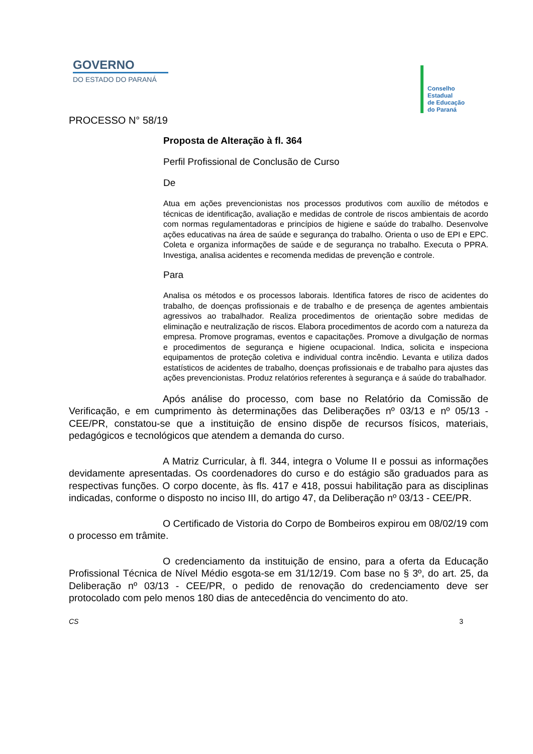GOVERNO
DO ESTADO DO PARANÁ
Conselho
Estadual
de Educação
do Paraná
PROCESSO N° 58/19
Proposta de Alteração à fl. 364
Perfil Profissional de Conclusão de Curso
De
Atua em ações prevencionistas nos processos produtivos com auxílio de métodos e técnicas de identificação, avaliação e medidas de controle de riscos ambientais de acordo com normas regulamentadoras e princípios de higiene e saúde do trabalho. Desenvolve ações educativas na área de saúde e segurança do trabalho. Orienta o uso de EPI e EPC. Coleta e organiza informações de saúde e de segurança no trabalho. Executa o PPRA. Investiga, analisa acidentes e recomenda medidas de prevenção e controle.
Para
Analisa os métodos e os processos laborais. Identifica fatores de risco de acidentes do trabalho, de doenças profissionais e de trabalho e de presença de agentes ambientais agressivos ao trabalhador. Realiza procedimentos de orientação sobre medidas de eliminação e neutralização de riscos. Elabora procedimentos de acordo com a natureza da empresa. Promove programas, eventos e capacitações. Promove a divulgação de normas e procedimentos de segurança e higiene ocupacional. Indica, solicita e inspeciona equipamentos de proteção coletiva e individual contra incêndio. Levanta e utiliza dados estatísticos de acidentes de trabalho, doenças profissionais e de trabalho para ajustes das ações prevencionistas. Produz relatórios referentes à segurança e á saúde do trabalhador.
Após análise do processo, com base no Relatório da Comissão de Verificação, e em cumprimento às determinações das Deliberações nº 03/13 e nº 05/13 - CEE/PR, constatou-se que a instituição de ensino dispõe de recursos físicos, materiais, pedagógicos e tecnológicos que atendem a demanda do curso.
A Matriz Curricular, à fl. 344, integra o Volume II e possui as informações devidamente apresentadas. Os coordenadores do curso e do estágio são graduados para as respectivas funções. O corpo docente, às fls. 417 e 418, possui habilitação para as disciplinas indicadas, conforme o disposto no inciso III, do artigo 47, da Deliberação nº 03/13 - CEE/PR.
O Certificado de Vistoria do Corpo de Bombeiros expirou em 08/02/19 com o processo em trâmite.
O credenciamento da instituição de ensino, para a oferta da Educação Profissional Técnica de Nível Médio esgota-se em 31/12/19. Com base no § 3º, do art. 25, da Deliberação nº 03/13 - CEE/PR, o pedido de renovação do credenciamento deve ser protocolado com pelo menos 180 dias de antecedência do vencimento do ato.
CS 3